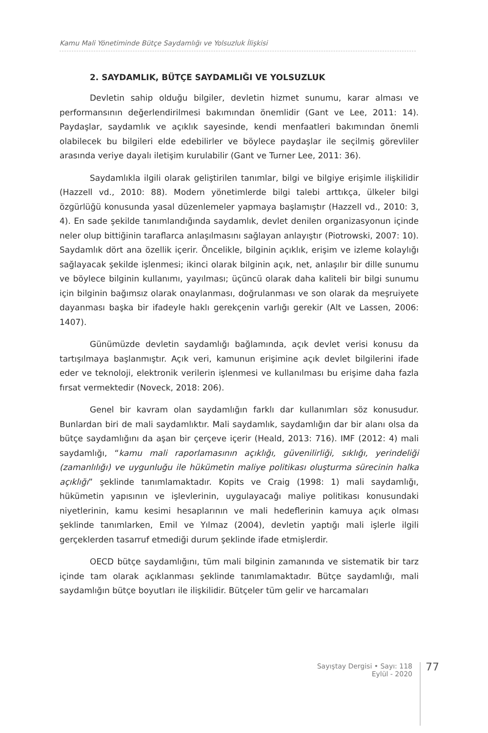Kamu Mali Yönetiminde Bütçe Saydamlığı ve Yolsuzluk İlişkisi
2. SAYDAMLIK, BÜTÇE SAYDAMLIĞI VE YOLSUZLUK
Devletin sahip olduğu bilgiler, devletin hizmet sunumu, karar alması ve performansının değerlendirilmesi bakımından önemlidir (Gant ve Lee, 2011: 14). Paydaşlar, saydamlık ve açıklık sayesinde, kendi menfaatleri bakımından önemli olabilecek bu bilgileri elde edebilirler ve böylece paydaşlar ile seçilmiş görevliler arasında veriye dayalı iletişim kurulabilir (Gant ve Turner Lee, 2011: 36).
Saydamlıkla ilgili olarak geliştirilen tanımlar, bilgi ve bilgiye erişimle ilişkilidir (Hazzell vd., 2010: 88). Modern yönetimlerde bilgi talebi arttıkça, ülkeler bilgi özgürlüğü konusunda yasal düzenlemeler yapmaya başlamıştır (Hazzell vd., 2010: 3, 4). En sade şekilde tanımlandığında saydamlık, devlet denilen organizasyonun içinde neler olup bittiğinin taraflarca anlaşılmasını sağlayan anlayıştır (Piotrowski, 2007: 10). Saydamlık dört ana özellik içerir. Öncelikle, bilginin açıklık, erişim ve izleme kolaylığı sağlayacak şekilde işlenmesi; ikinci olarak bilginin açık, net, anlaşılır bir dille sunumu ve böylece bilginin kullanımı, yayılması; üçüncü olarak daha kaliteli bir bilgi sunumu için bilginin bağımsız olarak onaylanması, doğrulanması ve son olarak da meşruiyete dayanması başka bir ifadeyle haklı gerekçenin varlığı gerekir (Alt ve Lassen, 2006: 1407).
Günümüzde devletin saydamlığı bağlamında, açık devlet verisi konusu da tartışılmaya başlanmıştır. Açık veri, kamunun erişimine açık devlet bilgilerini ifade eder ve teknoloji, elektronik verilerin işlenmesi ve kullanılması bu erişime daha fazla fırsat vermektedir (Noveck, 2018: 206).
Genel bir kavram olan saydamlığın farklı dar kullanımları söz konusudur. Bunlardan biri de mali saydamlıktır. Mali saydamlık, saydamlığın dar bir alanı olsa da bütçe saydamlığını da aşan bir çerçeve içerir (Heald, 2013: 716). IMF (2012: 4) mali saydamlığı, “kamu mali raporlamasının açıklığı, güvenilirliği, sıklığı, yerindeliği (zamanlılığı) ve uygunluğu ile hükümetin maliye politikası oluşturma sürecinin halka açıklığı” şeklinde tanımlamaktadır. Kopits ve Craig (1998: 1) mali saydamlığı, hükümetin yapısının ve işlevlerinin, uygulayacağı maliye politikası konusundaki niyetlerinin, kamu kesimi hesaplarının ve mali hedeflerinin kamuya açık olması şeklinde tanımlarken, Emil ve Yılmaz (2004), devletin yaptığı mali işlerle ilgili gerçeklerden tasarruf etmediği durum şeklinde ifade etmişlerdir.
OECD bütçe saydamlığını, tüm mali bilginin zamanında ve sistematik bir tarz içinde tam olarak açıklanması şeklinde tanımlamaktadır. Bütçe saydamlığı, mali saydamlığın bütçe boyutları ile ilişkilidir. Bütçeler tüm gelir ve harcamaları
Sayıştay Dergisi • Sayı: 118
Eylül - 2020
77